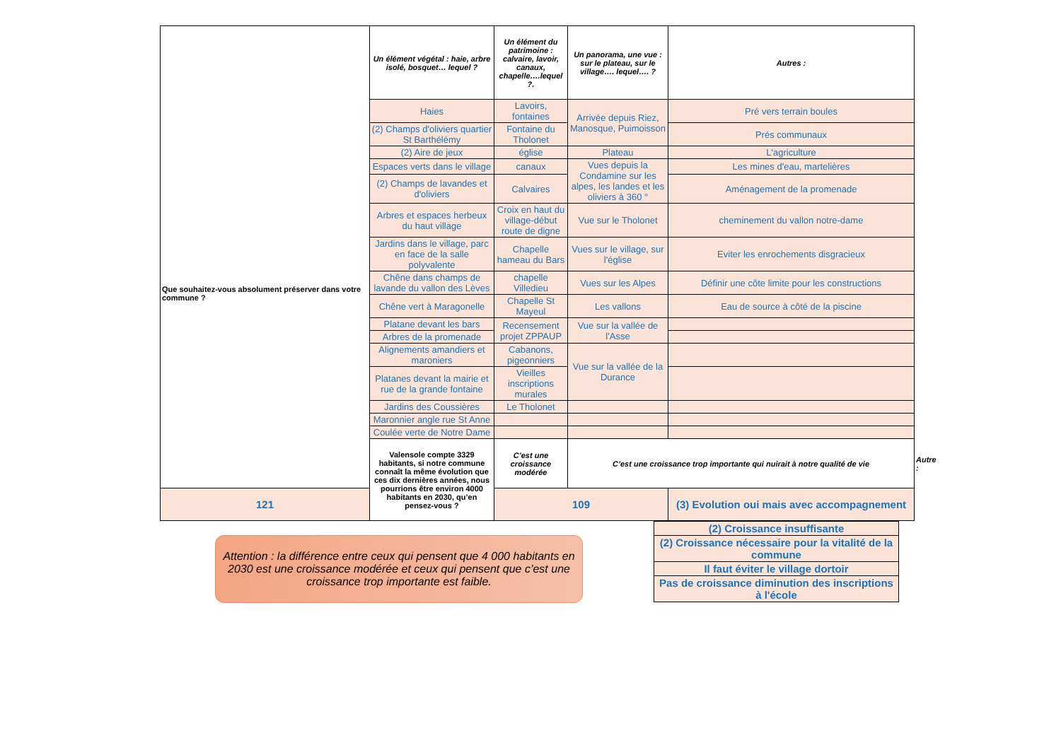| | Un élément végétal : haie, arbre isolé, bosquet… lequel ? | Un élément du patrimoine : calvaire, lavoir, canaux, chapelle….lequel ?. | Un panorama, une vue : sur le plateau, sur le village…. lequel…. ? | Autres : | |
| Que souhaitez-vous absolument préserver dans votre commune ? | Haies | Lavoirs, fontaines | Arrivée depuis Riez, Manosque, Puimoisson | Pré vers terrain boules | |
| | (2) Champs d'oliviers quartier St Barthélémy | Fontaine du Tholonet | | Prés communaux | |
| | (2) Aire de jeux | église | Plateau | L'agriculture | |
| | Espaces verts dans le village | canaux | Vues depuis la Condamine sur les alpes, les landes et les oliviers à 360 ° | Les mines d'eau, martelières | |
| | (2) Champs de lavandes et d'oliviers | Calvaires | | Aménagement de la promenade | |
| | Arbres et espaces herbeux du haut village | Croix en haut du village-début route de digne | Vue sur le Tholonet | cheminement du vallon notre-dame | |
| | Jardins dans le village, parc en face de la salle polyvalente | Chapelle hameau du Bars | Vues sur le village, sur l'église | Eviter les enrochements disgracieux | |
| | Chêne dans champs de lavande du vallon des Lèves | chapelle Villedieu | Vues sur les Alpes | Définir une côte limite pour les constructions | |
| | Chêne vert à Maragonelle | Chapelle St Mayeul | Les vallons | Eau de source à côté de la piscine | |
| | Platane devant les bars | Recensement projet ZPPAUP | Vue sur la vallée de l'Asse | | |
| | Arbres de la promenade | | | | |
| | Alignements amandiers et maroniers | Cabanons, pigeonniers | Vue sur la vallée de la Durance | | |
| | Platanes devant la mairie et rue de la grande fontaine | Vieilles inscriptions murales | | | |
| | Jardins des Coussières | Le Tholonet | | | |
| | Maronnier angle rue St Anne | | | | |
| | Coulée verte de Notre Dame | | | | |
| | Valensole compte 3329 habitants, si notre commune connaît la même évolution que ces dix dernières années, nous pourrions être environ 4000 habitants en 2030, qu’en pensez-vous ? | C’est une croissance modérée | C’est une croissance trop importante qui nuirait à notre qualité de vie | | Autre : |
| 121 | | 109 | | (3) Evolution oui mais avec accompagnement | |
Attention : la différence entre ceux qui pensent que 4 000 habitants en 2030 est une croissance modérée et ceux qui pensent que c’est une croissance trop importante est faible.
| (2) Croissance insuffisante |
| (2) Croissance nécessaire pour la vitalité de la commune |
| Il faut éviter le village dortoir |
| Pas de croissance diminution des inscriptions à l'école |